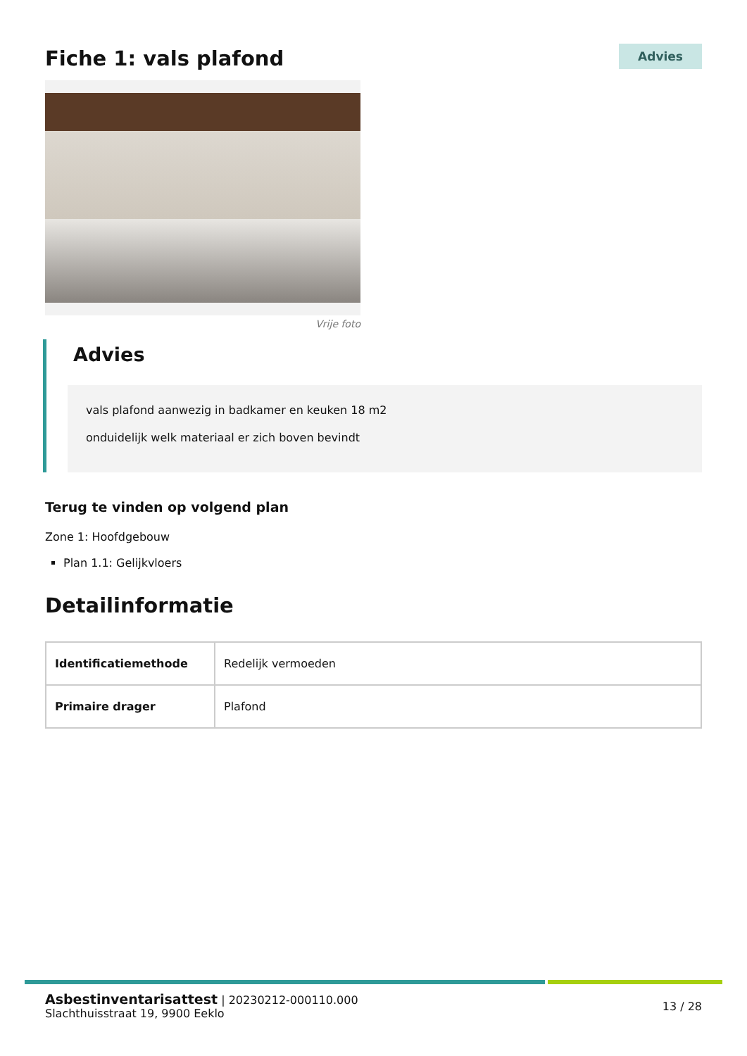Fiche 1: vals plafond
Advies
Vrije foto
Advies
vals plafond aanwezig in badkamer en keuken 18 m2
onduidelijk welk materiaal er zich boven bevindt
Terug te vinden op volgend plan
Zone 1: Hoofdgebouw
Plan 1.1: Gelijkvloers
Detailinformatie
| Identificatiemethode | Redelijk vermoeden |
| Primaire drager | Plafond |
Asbestinventarisattest | 20230212-000110.000
Slachthuisstraat 19, 9900 Eeklo
13 / 28